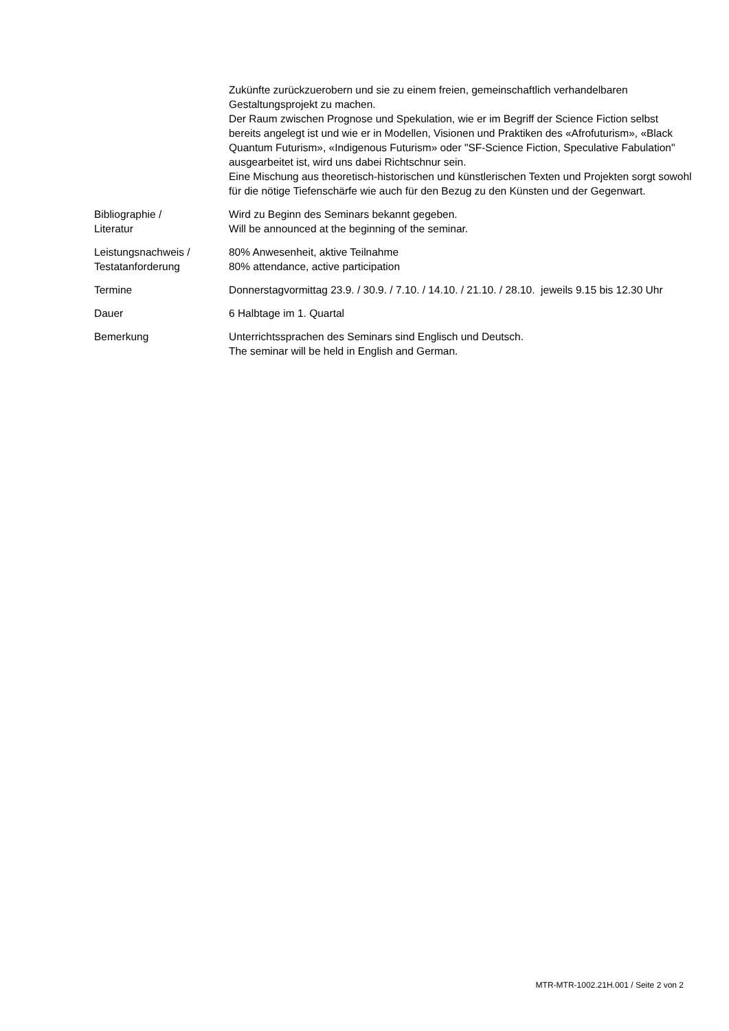Zukünfte zurückzuerobern und sie zu einem freien, gemeinschaftlich verhandelbaren Gestaltungsprojekt zu machen.
Der Raum zwischen Prognose und Spekulation, wie er im Begriff der Science Fiction selbst bereits angelegt ist und wie er in Modellen, Visionen und Praktiken des «Afrofuturism», «Black Quantum Futurism», «Indigenous Futurism» oder "SF-Science Fiction, Speculative Fabulation" ausgearbeitet ist, wird uns dabei Richtschnur sein.
Eine Mischung aus theoretisch-historischen und künstlerischen Texten und Projekten sorgt sowohl für die nötige Tiefenschärfe wie auch für den Bezug zu den Künsten und der Gegenwart.
Bibliographie /
Literatur
Wird zu Beginn des Seminars bekannt gegeben.
Will be announced at the beginning of the seminar.
Leistungsnachweis /
Testatanforderung
80% Anwesenheit, aktive Teilnahme
80% attendance, active participation
Termine Donnerstagvormittag 23.9. / 30.9. / 7.10. / 14.10. / 21.10. / 28.10. jeweils 9.15 bis 12.30 Uhr
Dauer 6 Halbtage im 1. Quartal
Bemerkung Unterrichtssprachen des Seminars sind Englisch und Deutsch.
The seminar will be held in English and German.
MTR-MTR-1002.21H.001 / Seite 2 von 2